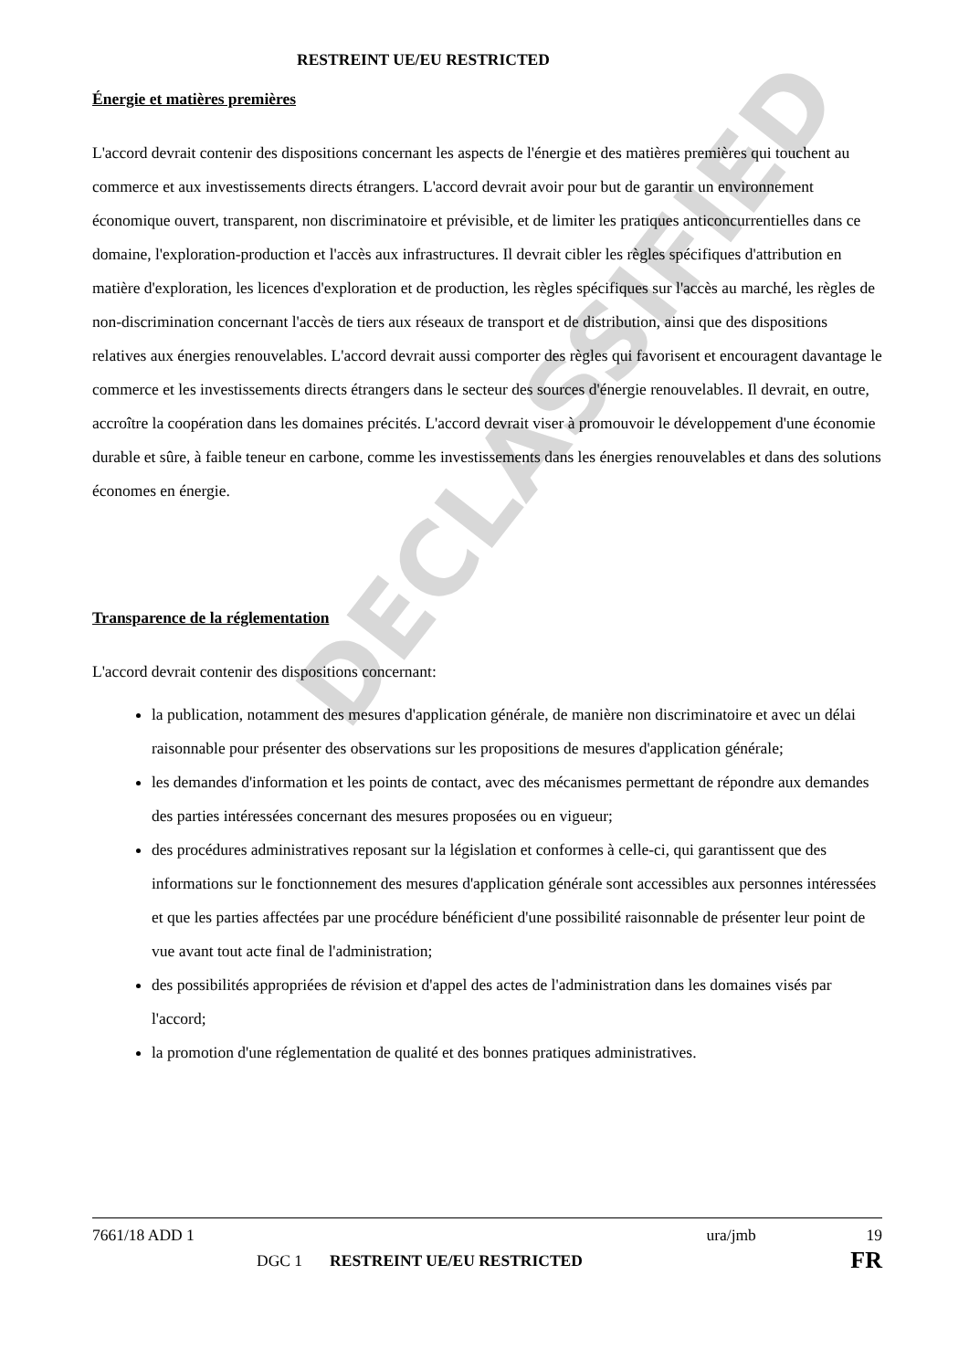DECLASSIFIED
RESTREINT UE/EU RESTRICTED
Énergie et matières premières
L'accord devrait contenir des dispositions concernant les aspects de l'énergie et des matières premières qui touchent au commerce et aux investissements directs étrangers. L'accord devrait avoir pour but de garantir un environnement économique ouvert, transparent, non discriminatoire et prévisible, et de limiter les pratiques anticoncurrentielles dans ce domaine, l'exploration-production et l'accès aux infrastructures. Il devrait cibler les règles spécifiques d'attribution en matière d'exploration, les licences d'exploration et de production, les règles spécifiques sur l'accès au marché, les règles de non-discrimination concernant l'accès de tiers aux réseaux de transport et de distribution, ainsi que des dispositions relatives aux énergies renouvelables. L'accord devrait aussi comporter des règles qui favorisent et encouragent davantage le commerce et les investissements directs étrangers dans le secteur des sources d'énergie renouvelables. Il devrait, en outre, accroître la coopération dans les domaines précités. L'accord devrait viser à promouvoir le développement d'une économie durable et sûre, à faible teneur en carbone, comme les investissements dans les énergies renouvelables et dans des solutions économes en énergie.
Transparence de la réglementation
L'accord devrait contenir des dispositions concernant:
la publication, notamment des mesures d'application générale, de manière non discriminatoire et avec un délai raisonnable pour présenter des observations sur les propositions de mesures d'application générale;
les demandes d'information et les points de contact, avec des mécanismes permettant de répondre aux demandes des parties intéressées concernant des mesures proposées ou en vigueur;
des procédures administratives reposant sur la législation et conformes à celle-ci, qui garantissent que des informations sur le fonctionnement des mesures d'application générale sont accessibles aux personnes intéressées et que les parties affectées par une procédure bénéficient d'une possibilité raisonnable de présenter leur point de vue avant tout acte final de l'administration;
des possibilités appropriées de révision et d'appel des actes de l'administration dans les domaines visés par l'accord;
la promotion d'une réglementation de qualité et des bonnes pratiques administratives.
7661/18 ADD 1 ura/jmb 19
DGC 1 RESTREINT UE/EU RESTRICTED FR